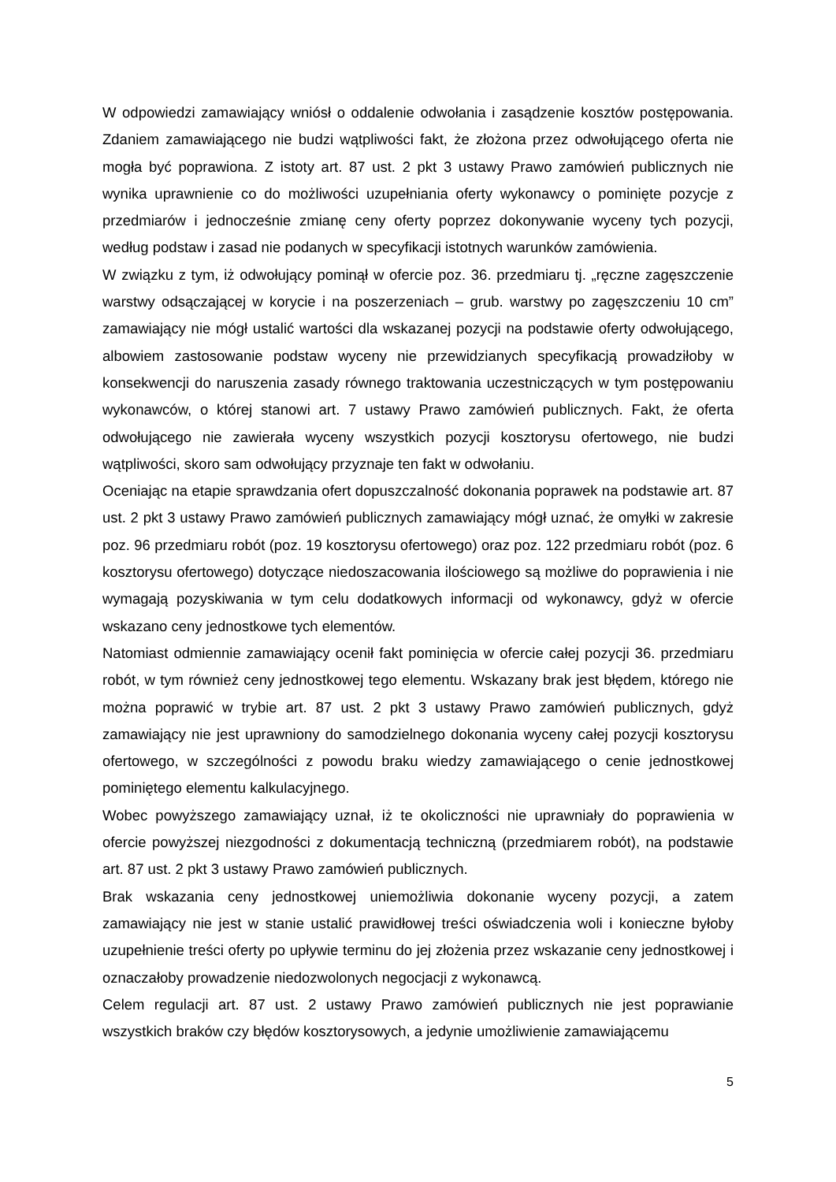W odpowiedzi zamawiający wniósł o oddalenie odwołania i zasądzenie kosztów postępowania. Zdaniem zamawiającego nie budzi wątpliwości fakt, że złożona przez odwołującego oferta nie mogła być poprawiona. Z istoty art. 87 ust. 2 pkt 3 ustawy Prawo zamówień publicznych nie wynika uprawnienie co do możliwości uzupełniania oferty wykonawcy o pominięte pozycje z przedmiarów i jednocześnie zmianę ceny oferty poprzez dokonywanie wyceny tych pozycji, według podstaw i zasad nie podanych w specyfikacji istotnych warunków zamówienia.
W związku z tym, iż odwołujący pominął w ofercie poz. 36. przedmiaru tj. „ręczne zagęszczenie warstwy odsączającej w korycie i na poszerzeniach – grub. warstwy po zagęszczeniu 10 cm” zamawiający nie mógł ustalić wartości dla wskazanej pozycji na podstawie oferty odwołującego, albowiem zastosowanie podstaw wyceny nie przewidzianych specyfikacją prowadziłoby w konsekwencji do naruszenia zasady równego traktowania uczestniczących w tym postępowaniu wykonawców, o której stanowi art. 7 ustawy Prawo zamówień publicznych. Fakt, że oferta odwołującego nie zawierała wyceny wszystkich pozycji kosztorysu ofertowego, nie budzi wątpliwości, skoro sam odwołujący przyznaje ten fakt w odwołaniu.
Oceniając na etapie sprawdzania ofert dopuszczalność dokonania poprawek na podstawie art. 87 ust. 2 pkt 3 ustawy Prawo zamówień publicznych zamawiający mógł uznać, że omyłki w zakresie poz. 96 przedmiaru robót (poz. 19 kosztorysu ofertowego) oraz poz. 122 przedmiaru robót (poz. 6 kosztorysu ofertowego) dotyczące niedoszacowania ilościowego są możliwe do poprawienia i nie wymagają pozyskiwania w tym celu dodatkowych informacji od wykonawcy, gdyż w ofercie wskazano ceny jednostkowe tych elementów.
Natomiast odmiennie zamawiający ocenił fakt pominięcia w ofercie całej pozycji 36. przedmiaru robót, w tym również ceny jednostkowej tego elementu. Wskazany brak jest błędem, którego nie można poprawić w trybie art. 87 ust. 2 pkt 3 ustawy Prawo zamówień publicznych, gdyż zamawiający nie jest uprawniony do samodzielnego dokonania wyceny całej pozycji kosztorysu ofertowego, w szczególności z powodu braku wiedzy zamawiającego o cenie jednostkowej pominiętego elementu kalkulacyjnego.
Wobec powyższego zamawiający uznał, iż te okoliczności nie uprawniały do poprawienia w ofercie powyższej niezgodności z dokumentacją techniczną (przedmiarem robót), na podstawie art. 87 ust. 2 pkt 3 ustawy Prawo zamówień publicznych.
Brak wskazania ceny jednostkowej uniemożliwia dokonanie wyceny pozycji, a zatem zamawiający nie jest w stanie ustalić prawidłowej treści oświadczenia woli i konieczne byłoby uzupełnienie treści oferty po upływie terminu do jej złożenia przez wskazanie ceny jednostkowej i oznaczałoby prowadzenie niedozwolonych negocjacji z wykonawcą.
Celem regulacji art. 87 ust. 2 ustawy Prawo zamówień publicznych nie jest poprawianie wszystkich braków czy błędów kosztorysowych, a jedynie umożliwienie zamawiającemu
5